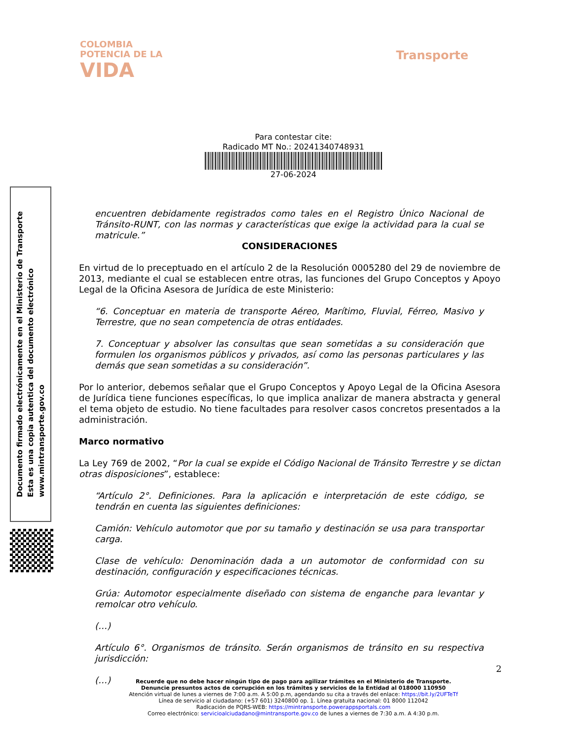COLOMBIA
POTENCIA DE LA
VIDA
Transporte
Para contestar cite:
Radicado MT No.: 20241340748931
27-06-2024
encuentren debidamente registrados como tales en el Registro Único Nacional de Tránsito-RUNT, con las normas y características que exige la actividad para la cual se matricule.”
CONSIDERACIONES
En virtud de lo preceptuado en el artículo 2 de la Resolución 0005280 del 29 de noviembre de 2013, mediante el cual se establecen entre otras, las funciones del Grupo Conceptos y Apoyo Legal de la Oficina Asesora de Jurídica de este Ministerio:
“6. Conceptuar en materia de transporte Aéreo, Marítimo, Fluvial, Férreo, Masivo y Terrestre, que no sean competencia de otras entidades.
7. Conceptuar y absolver las consultas que sean sometidas a su consideración que formulen los organismos públicos y privados, así como las personas particulares y las demás que sean sometidas a su consideración”.
Por lo anterior, debemos señalar que el Grupo Conceptos y Apoyo Legal de la Oficina Asesora de Jurídica tiene funciones específicas, lo que implica analizar de manera abstracta y general el tema objeto de estudio. No tiene facultades para resolver casos concretos presentados a la administración.
Marco normativo
La Ley 769 de 2002, “Por la cual se expide el Código Nacional de Tránsito Terrestre y se dictan otras disposiciones”, establece:
“Artículo 2°. Definiciones. Para la aplicación e interpretación de este código, se tendrán en cuenta las siguientes definiciones:
Camión: Vehículo automotor que por su tamaño y destinación se usa para transportar carga.
Clase de vehículo: Denominación dada a un automotor de conformidad con su destinación, configuración y especificaciones técnicas.
Grúa: Automotor especialmente diseñado con sistema de enganche para levantar y remolcar otro vehículo.
(…)
Artículo 6°. Organismos de tránsito. Serán organismos de tránsito en su respectiva jurisdicción:
(…)
Documento firmado electrónicamente en el Ministerio de Transporte
Esta es una copia autentica del documento electrónico
www.mintransporte.gov.co
2
Recuerde que no debe hacer ningún tipo de pago para agilizar trámites en el Ministerio de Transporte.
Denuncie presuntos actos de corrupción en los trámites y servicios de la Entidad al 018000 110950
Atención virtual de lunes a viernes de 7:00 a.m. A 5:00 p.m, agendando su cita a través del enlace: https://bit.ly/2UFTeTf
Línea de servicio al ciudadano: (+57 601) 3240800 op. 1. Línea gratuita nacional: 01 8000 112042
Radicación de PQRS-WEB: https://mintransporte.powerappsportals.com
Correo electrónico: servicioalciudadano@mintransporte.gov.co de lunes a viernes de 7:30 a.m. A 4:30 p.m.